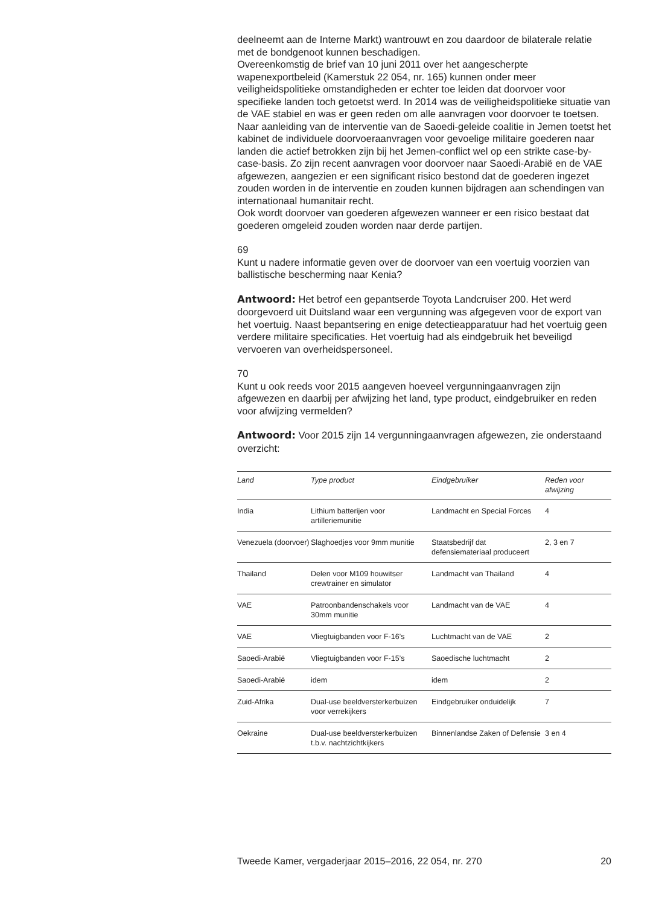deelneemt aan de Interne Markt) wantrouwt en zou daardoor de bilaterale relatie met de bondgenoot kunnen beschadigen.
Overeenkomstig de brief van 10 juni 2011 over het aangescherpte wapenexportbeleid (Kamerstuk 22 054, nr. 165) kunnen onder meer veiligheidspolitieke omstandigheden er echter toe leiden dat doorvoer voor specifieke landen toch getoetst werd. In 2014 was de veiligheidspolitieke situatie van de VAE stabiel en was er geen reden om alle aanvragen voor doorvoer te toetsen. Naar aanleiding van de interventie van de Saoedi-geleide coalitie in Jemen toetst het kabinet de individuele doorvoeraanvragen voor gevoelige militaire goederen naar landen die actief betrokken zijn bij het Jemen-conflict wel op een strikte case-by-case-basis. Zo zijn recent aanvragen voor doorvoer naar Saoedi-Arabië en de VAE afgewezen, aangezien er een significant risico bestond dat de goederen ingezet zouden worden in de interventie en zouden kunnen bijdragen aan schendingen van internationaal humanitair recht.
Ook wordt doorvoer van goederen afgewezen wanneer er een risico bestaat dat goederen omgeleid zouden worden naar derde partijen.
69
Kunt u nadere informatie geven over de doorvoer van een voertuig voorzien van ballistische bescherming naar Kenia?
Antwoord: Het betrof een gepantserde Toyota Landcruiser 200. Het werd doorgevoerd uit Duitsland waar een vergunning was afgegeven voor de export van het voertuig. Naast bepantsering en enige detectieapparatuur had het voertuig geen verdere militaire specificaties. Het voertuig had als eindgebruik het beveiligd vervoeren van overheidspersoneel.
70
Kunt u ook reeds voor 2015 aangeven hoeveel vergunningaanvragen zijn afgewezen en daarbij per afwijzing het land, type product, eindgebruiker en reden voor afwijzing vermelden?
Antwoord: Voor 2015 zijn 14 vergunningaanvragen afgewezen, zie onderstaand overzicht:
| Land | Type product | Eindgebruiker | Reden voor afwijzing |
| --- | --- | --- | --- |
| India | Lithium batterijen voor artilleriemunitie | Landmacht en Special Forces | 4 |
| Venezuela (doorvoer) | Slaghoedjes voor 9mm munitie | Staatsbedrijf dat defensiemateriaal produceert | 2, 3 en 7 |
| Thailand | Delen voor M109 houwitser crewtrainer en simulator | Landmacht van Thailand | 4 |
| VAE | Patroonbandenschakels voor 30mm munitie | Landmacht van de VAE | 4 |
| VAE | Vliegtuigbanden voor F-16’s | Luchtmacht van de VAE | 2 |
| Saoedi-Arabië | Vliegtuigbanden voor F-15’s | Saoedische luchtmacht | 2 |
| Saoedi-Arabië | idem | idem | 2 |
| Zuid-Afrika | Dual-use beeldversterkerbuizen voor verrekijkers | Eindgebruiker onduidelijk | 7 |
| Oekraine | Dual-use beeldversterkerbuizen t.b.v. nachtzichtkijkers | Binnenlandse Zaken of Defensie | 3 en 4 |
Tweede Kamer, vergaderjaar 2015–2016, 22 054, nr. 270 20